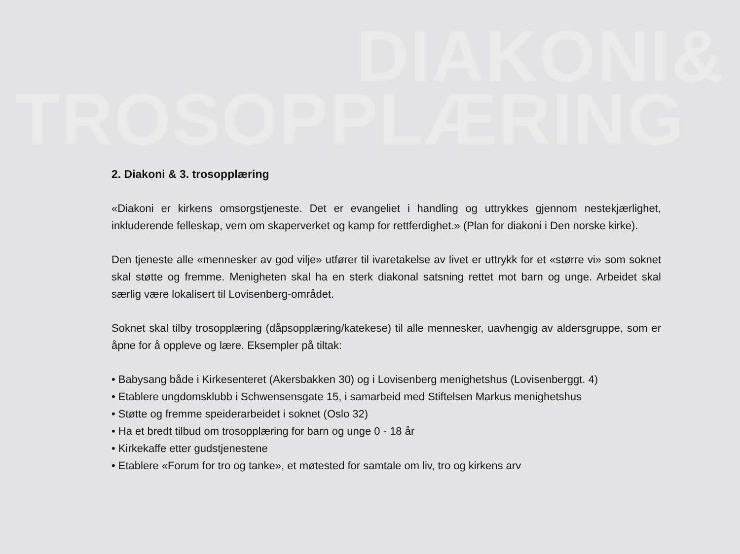DIAKONI&
TROSOPPLÆRING
2. Diakoni & 3. trosopplæring
«Diakoni er kirkens omsorgstjeneste. Det er evangeliet i handling og uttrykkes gjennom nestekjærlighet, inkluderende felleskap, vern om skaperverket og kamp for rettferdighet.» (Plan for diakoni i Den norske kirke).
Den tjeneste alle «mennesker av god vilje» utfører til ivaretakelse av livet er uttrykk for et «større vi» som soknet skal støtte og fremme. Menigheten skal ha en sterk diakonal satsning rettet mot barn og unge. Arbeidet skal særlig være lokalisert til Lovisenberg-området.
Soknet skal tilby trosopplæring (dåpsopplæring/katekese) til alle mennesker, uavhengig av aldersgruppe, som er åpne for å oppleve og lære. Eksempler på tiltak:
• Babysang både i Kirkesenteret (Akersbakken 30) og i Lovisenberg menighetshus (Lovisenberggt. 4)
• Etablere ungdomsklubb i Schwensensgate 15, i samarbeid med Stiftelsen Markus menighetshus
• Støtte og fremme speiderarbeidet i soknet (Oslo 32)
• Ha et bredt tilbud om trosopplæring for barn og unge 0 - 18 år
• Kirkekaffe etter gudstjenestene
• Etablere «Forum for tro og tanke», et møtested for samtale om liv, tro og kirkens arv